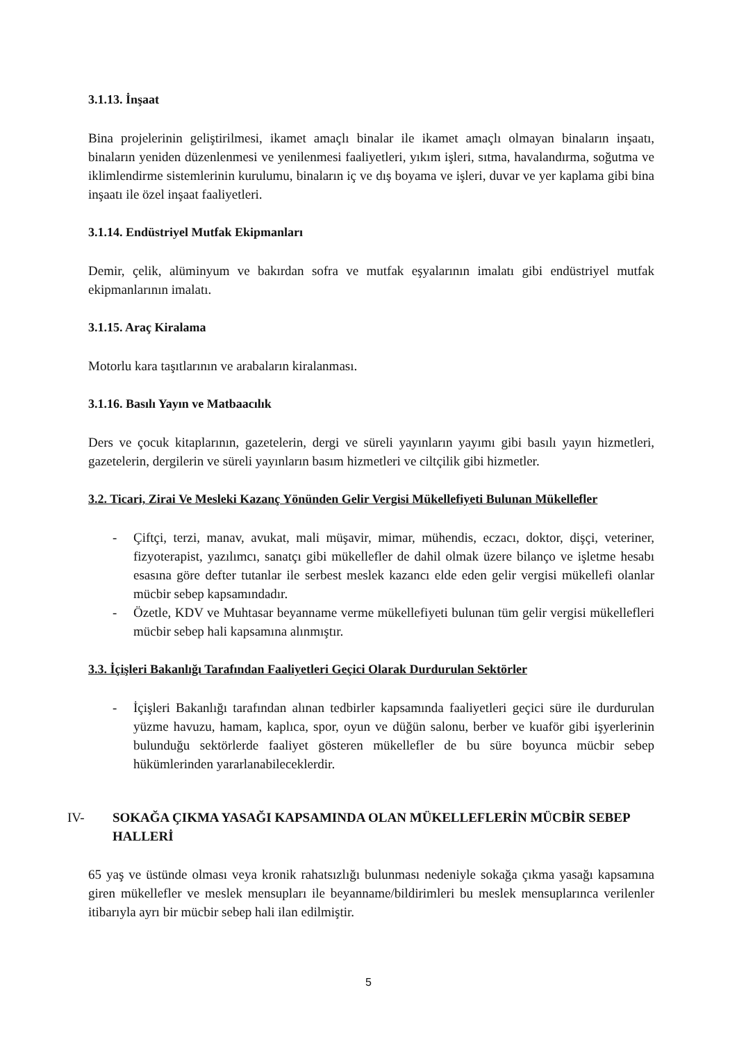3.1.13. İnşaat
Bina projelerinin geliştirilmesi, ikamet amaçlı binalar ile ikamet amaçlı olmayan binaların inşaatı, binaların yeniden düzenlenmesi ve yenilenmesi faaliyetleri, yıkım işleri, sıtma, havalandırma, soğutma ve iklimlendirme sistemlerinin kurulumu, binaların iç ve dış boyama ve işleri, duvar ve yer kaplama gibi bina inşaatı ile özel inşaat faaliyetleri.
3.1.14. Endüstriyel Mutfak Ekipmanları
Demir, çelik, alüminyum ve bakırdan sofra ve mutfak eşyalarının imalatı gibi endüstriyel mutfak ekipmanlarının imalatı.
3.1.15. Araç Kiralama
Motorlu kara taşıtlarının ve arabaların kiralanması.
3.1.16. Basılı Yayın ve Matbaacılık
Ders ve çocuk kitaplarının, gazetelerin, dergi ve süreli yayınların yayımı gibi basılı yayın hizmetleri, gazetelerin, dergilerin ve süreli yayınların basım hizmetleri ve ciltçilik gibi hizmetler.
3.2. Ticari, Zirai Ve Mesleki Kazanç Yönünden Gelir Vergisi Mükellefiyeti Bulunan Mükellefler
- Çiftçi, terzi, manav, avukat, mali müşavir, mimar, mühendis, eczacı, doktor, dişçi, veteriner, fizyoterapist, yazılımcı, sanatçı gibi mükellefler de dahil olmak üzere bilanço ve işletme hesabı esasına göre defter tutanlar ile serbest meslek kazancı elde eden gelir vergisi mükellefi olanlar mücbir sebep kapsamındadır.
- Özetle, KDV ve Muhtasar beyanname verme mükellefiyeti bulunan tüm gelir vergisi mükellefleri mücbir sebep hali kapsamına alınmıştır.
3.3. İçişleri Bakanlığı Tarafından Faaliyetleri Geçici Olarak Durdurulan Sektörler
- İçişleri Bakanlığı tarafından alınan tedbirler kapsamında faaliyetleri geçici süre ile durdurulan yüzme havuzu, hamam, kaplıca, spor, oyun ve düğün salonu, berber ve kuaför gibi işyerlerinin bulunduğu sektörlerde faaliyet gösteren mükellefler de bu süre boyunca mücbir sebep hükümlerinden yararlanabileceklerdir.
IV- SOKAĞA ÇIKMA YASAĞI KAPSAMINDA OLAN MÜKELLEFLERİN MÜCBİR SEBEP HALLERİ
65 yaş ve üstünde olması veya kronik rahatsızlığı bulunması nedeniyle sokağa çıkma yasağı kapsamına giren mükellefler ve meslek mensupları ile beyanname/bildirimleri bu meslek mensuplarınca verilenler itibarıyla ayrı bir mücbir sebep hali ilan edilmiştir.
5